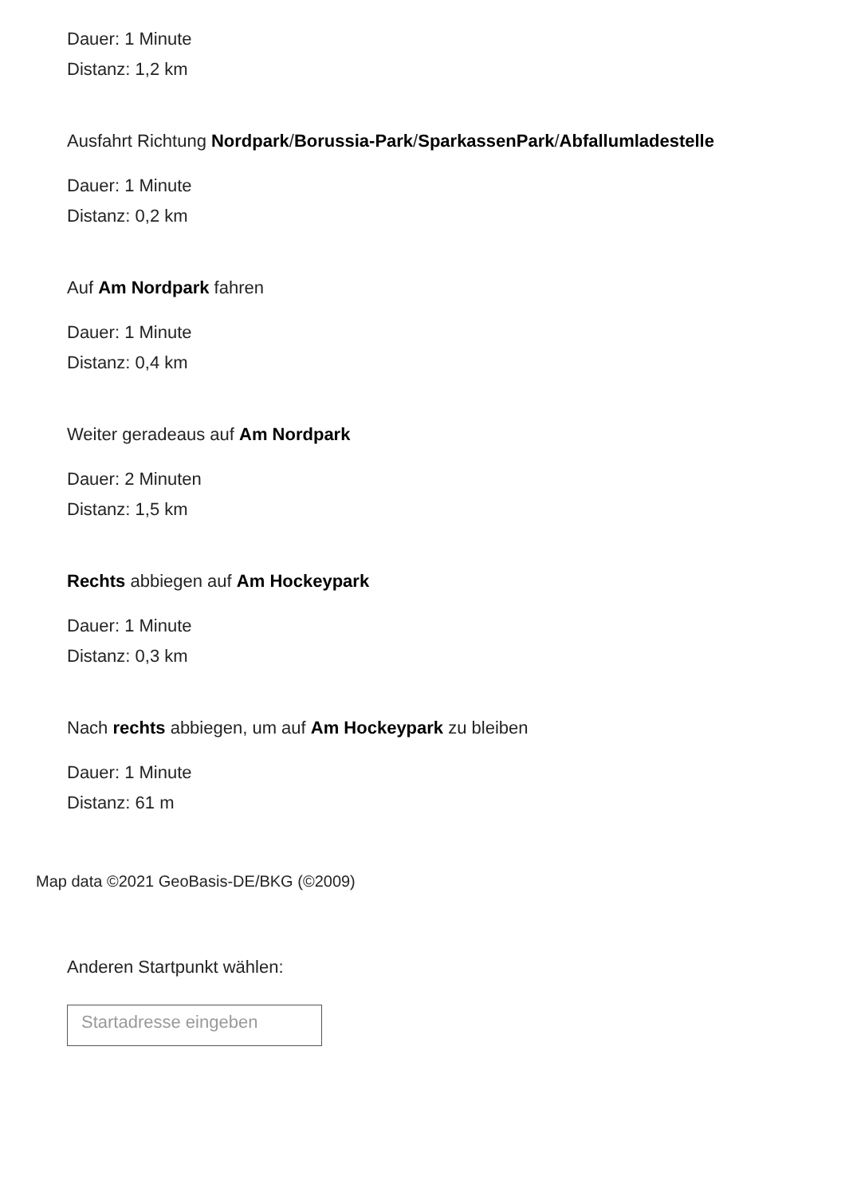Dauer: 1 Minute
Distanz: 1,2 km
Ausfahrt Richtung Nordpark/Borussia-Park/SparkassenPark/Abfallumladestelle
Dauer: 1 Minute
Distanz: 0,2 km
Auf Am Nordpark fahren
Dauer: 1 Minute
Distanz: 0,4 km
Weiter geradeaus auf Am Nordpark
Dauer: 2 Minuten
Distanz: 1,5 km
Rechts abbiegen auf Am Hockeypark
Dauer: 1 Minute
Distanz: 0,3 km
Nach rechts abbiegen, um auf Am Hockeypark zu bleiben
Dauer: 1 Minute
Distanz: 61 m
Map data ©2021 GeoBasis-DE/BKG (©2009)
Anderen Startpunkt wählen:
Startadresse eingeben